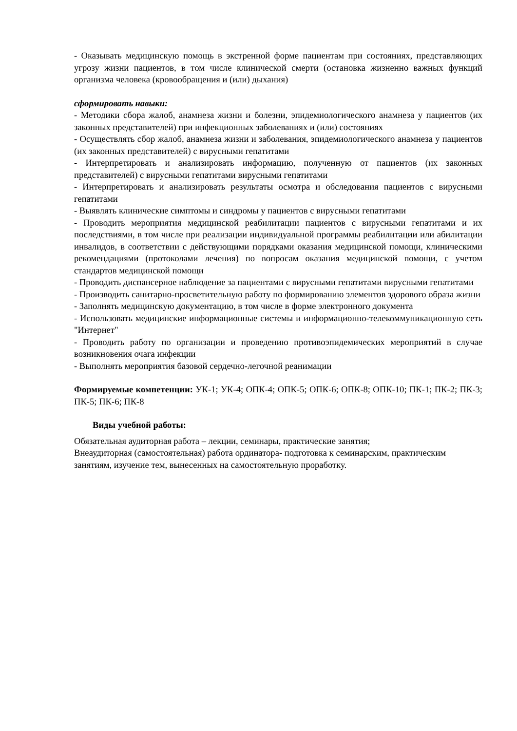- Оказывать медицинскую помощь в экстренной форме пациентам при состояниях, представляющих угрозу жизни пациентов, в том числе клинической смерти (остановка жизненно важных функций организма человека (кровообращения и (или) дыхания)
сформировать навыки:
- Методики сбора жалоб, анамнеза жизни и болезни, эпидемиологического анамнеза у пациентов (их законных представителей) при инфекционных заболеваниях и (или) состояниях
- Осуществлять сбор жалоб, анамнеза жизни и заболевания, эпидемиологического анамнеза у пациентов (их законных представителей) с вирусными гепатитами
- Интерпретировать и анализировать информацию, полученную от пациентов (их законных представителей) с вирусными гепатитами вирусными гепатитами
- Интерпретировать и анализировать результаты осмотра и обследования пациентов с вирусными гепатитами
- Выявлять клинические симптомы и синдромы у пациентов с вирусными гепатитами
- Проводить мероприятия медицинской реабилитации пациентов с вирусными гепатитами и их последствиями, в том числе при реализации индивидуальной программы реабилитации или абилитации инвалидов, в соответствии с действующими порядками оказания медицинской помощи, клиническими рекомендациями (протоколами лечения) по вопросам оказания медицинской помощи, с учетом стандартов медицинской помощи
- Проводить диспансерное наблюдение за пациентами с вирусными гепатитами вирусными гепатитами
- Производить санитарно-просветительную работу по формированию элементов здорового образа жизни
- Заполнять медицинскую документацию, в том числе в форме электронного документа
- Использовать медицинские информационные системы и информационно-телекоммуникационную сеть "Интернет"
- Проводить работу по организации и проведению противоэпидемических мероприятий в случае возникновения очага инфекции
- Выполнять мероприятия базовой сердечно-легочной реанимации
Формируемые компетенции: УК-1; УК-4; ОПК-4; ОПК-5; ОПК-6; ОПК-8; ОПК-10; ПК-1; ПК-2; ПК-3; ПК-5; ПК-6; ПК-8
Виды учебной работы:
Обязательная аудиторная работа – лекции, семинары, практические занятия;
Внеаудиторная (самостоятельная) работа ординатора- подготовка к семинарским, практическим занятиям, изучение тем, вынесенных на самостоятельную проработку.